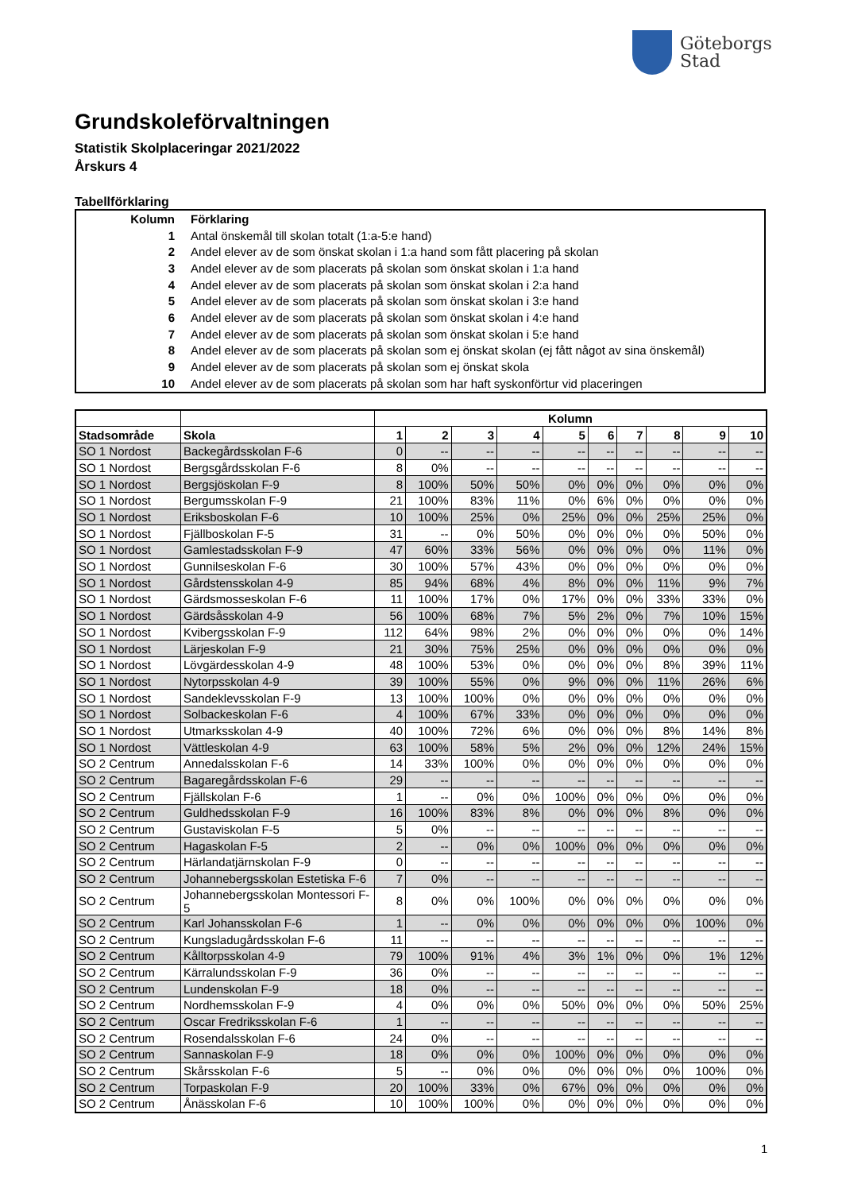Göteborgs
Stad
Grundskoleförvaltningen
Statistik Skolplaceringar 2021/2022
Årskurs 4
Tabellförklaring
| Kolumn | Förklaring |
| 1 | Antal önskemål till skolan totalt (1:a-5:e hand) |
| 2 | Andel elever av de som önskat skolan i 1:a hand som fått placering på skolan |
| 3 | Andel elever av de som placerats på skolan som önskat skolan i 1:a hand |
| 4 | Andel elever av de som placerats på skolan som önskat skolan i 2:a hand |
| 5 | Andel elever av de som placerats på skolan som önskat skolan i 3:e hand |
| 6 | Andel elever av de som placerats på skolan som önskat skolan i 4:e hand |
| 7 | Andel elever av de som placerats på skolan som önskat skolan i 5:e hand |
| 8 | Andel elever av de som placerats på skolan som ej önskat skolan (ej fått något av sina önskemål) |
| 9 | Andel elever av de som placerats på skolan som ej önskat skola |
| 10 | Andel elever av de som placerats på skolan som har haft syskonförtur vid placeringen |
| | | Kolumn | | | | | | | | | |
| --- | --- | --- | --- | --- | --- | --- | --- | --- | --- | --- | --- |
| Stadsområde | Skola | 1 | 2 | 3 | 4 | 5 | 6 | 7 | 8 | 9 | 10 |
| SO 1 Nordost | Backegårdsskolan F-6 | 0 | -- | -- | -- | -- | -- | -- | -- | -- | -- |
| SO 1 Nordost | Bergsgårdsskolan F-6 | 8 | 0% | -- | -- | -- | -- | -- | -- | -- | -- |
| SO 1 Nordost | Bergsjöskolan F-9 | 8 | 100% | 50% | 50% | 0% | 0% | 0% | 0% | 0% | 0% |
| SO 1 Nordost | Bergumsskolan F-9 | 21 | 100% | 83% | 11% | 0% | 6% | 0% | 0% | 0% | 0% |
| SO 1 Nordost | Eriksboskolan F-6 | 10 | 100% | 25% | 0% | 25% | 0% | 0% | 25% | 25% | 0% |
| SO 1 Nordost | Fjällboskolan F-5 | 31 | -- | 0% | 50% | 0% | 0% | 0% | 0% | 50% | 0% |
| SO 1 Nordost | Gamlestadsskolan F-9 | 47 | 60% | 33% | 56% | 0% | 0% | 0% | 0% | 11% | 0% |
| SO 1 Nordost | Gunnilseskolan F-6 | 30 | 100% | 57% | 43% | 0% | 0% | 0% | 0% | 0% | 0% |
| SO 1 Nordost | Gårdstensskolan 4-9 | 85 | 94% | 68% | 4% | 8% | 0% | 0% | 11% | 9% | 7% |
| SO 1 Nordost | Gärdsmosseskolan F-6 | 11 | 100% | 17% | 0% | 17% | 0% | 0% | 33% | 33% | 0% |
| SO 1 Nordost | Gärdsåsskolan 4-9 | 56 | 100% | 68% | 7% | 5% | 2% | 0% | 7% | 10% | 15% |
| SO 1 Nordost | Kvibergsskolan F-9 | 112 | 64% | 98% | 2% | 0% | 0% | 0% | 0% | 0% | 14% |
| SO 1 Nordost | Lärjeskolan F-9 | 21 | 30% | 75% | 25% | 0% | 0% | 0% | 0% | 0% | 0% |
| SO 1 Nordost | Lövgärdesskolan 4-9 | 48 | 100% | 53% | 0% | 0% | 0% | 0% | 8% | 39% | 11% |
| SO 1 Nordost | Nytorpsskolan 4-9 | 39 | 100% | 55% | 0% | 9% | 0% | 0% | 11% | 26% | 6% |
| SO 1 Nordost | Sandeklevsskolan F-9 | 13 | 100% | 100% | 0% | 0% | 0% | 0% | 0% | 0% | 0% |
| SO 1 Nordost | Solbackeskolan F-6 | 4 | 100% | 67% | 33% | 0% | 0% | 0% | 0% | 0% | 0% |
| SO 1 Nordost | Utmarksskolan 4-9 | 40 | 100% | 72% | 6% | 0% | 0% | 0% | 8% | 14% | 8% |
| SO 1 Nordost | Vättleskolan 4-9 | 63 | 100% | 58% | 5% | 2% | 0% | 0% | 12% | 24% | 15% |
| SO 2 Centrum | Annedalsskolan F-6 | 14 | 33% | 100% | 0% | 0% | 0% | 0% | 0% | 0% | 0% |
| SO 2 Centrum | Bagaregårdsskolan F-6 | 29 | -- | -- | -- | -- | -- | -- | -- | -- | -- |
| SO 2 Centrum | Fjällskolan F-6 | 1 | -- | 0% | 0% | 100% | 0% | 0% | 0% | 0% | 0% |
| SO 2 Centrum | Guldhedsskolan F-9 | 16 | 100% | 83% | 8% | 0% | 0% | 0% | 8% | 0% | 0% |
| SO 2 Centrum | Gustaviskolan F-5 | 5 | 0% | -- | -- | -- | -- | -- | -- | -- | -- |
| SO 2 Centrum | Hagaskolan F-5 | 2 | -- | 0% | 0% | 100% | 0% | 0% | 0% | 0% | 0% |
| SO 2 Centrum | Härlandatjärnskolan F-9 | 0 | -- | -- | -- | -- | -- | -- | -- | -- | -- |
| SO 2 Centrum | Johannebergsskolan Estetiska F-6 | 7 | 0% | -- | -- | -- | -- | -- | -- | -- | -- |
| SO 2 Centrum | Johannebergsskolan Montessori F-5 | 8 | 0% | 0% | 100% | 0% | 0% | 0% | 0% | 0% | 0% |
| SO 2 Centrum | Karl Johansskolan F-6 | 1 | -- | 0% | 0% | 0% | 0% | 0% | 0% | 100% | 0% |
| SO 2 Centrum | Kungsladugårdsskolan F-6 | 11 | -- | -- | -- | -- | -- | -- | -- | -- | -- |
| SO 2 Centrum | Kålltorpsskolan 4-9 | 79 | 100% | 91% | 4% | 3% | 1% | 0% | 0% | 1% | 12% |
| SO 2 Centrum | Kärralundsskolan F-9 | 36 | 0% | -- | -- | -- | -- | -- | -- | -- | -- |
| SO 2 Centrum | Lundenskolan F-9 | 18 | 0% | -- | -- | -- | -- | -- | -- | -- | -- |
| SO 2 Centrum | Nordhemsskolan F-9 | 4 | 0% | 0% | 0% | 50% | 0% | 0% | 0% | 50% | 25% |
| SO 2 Centrum | Oscar Fredriksskolan F-6 | 1 | -- | -- | -- | -- | -- | -- | -- | -- | -- |
| SO 2 Centrum | Rosendalsskolan F-6 | 24 | 0% | -- | -- | -- | -- | -- | -- | -- | -- |
| SO 2 Centrum | Sannaskolan F-9 | 18 | 0% | 0% | 0% | 100% | 0% | 0% | 0% | 0% | 0% |
| SO 2 Centrum | Skårsskolan F-6 | 5 | -- | 0% | 0% | 0% | 0% | 0% | 0% | 100% | 0% |
| SO 2 Centrum | Torpaskolan F-9 | 20 | 100% | 33% | 0% | 67% | 0% | 0% | 0% | 0% | 0% |
| SO 2 Centrum | Ånässkolan F-6 | 10 | 100% | 100% | 0% | 0% | 0% | 0% | 0% | 0% | 0% |
1